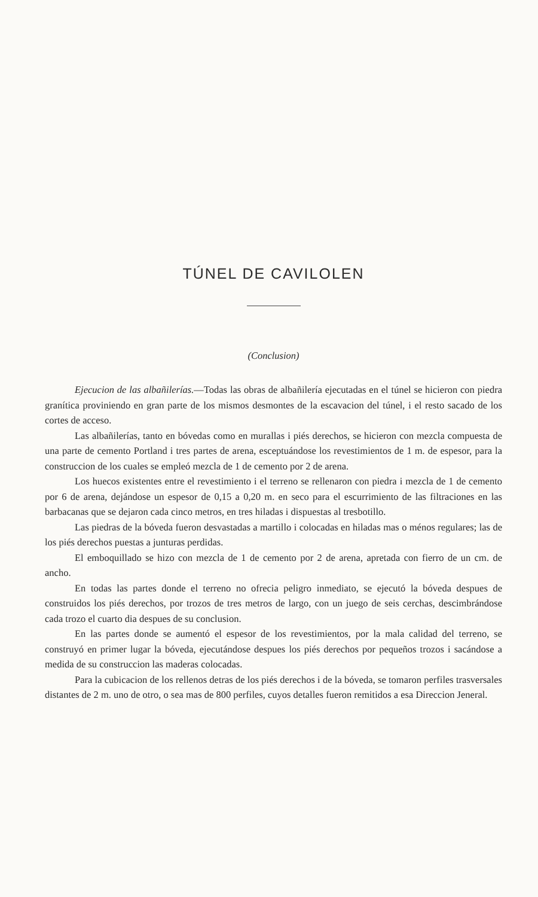TÚNEL DE CAVILOLEN
(Conclusion)
Ejecucion de las albañilerías.—Todas las obras de albañilería ejecutadas en el túnel se hicieron con piedra granítica proviniendo en gran parte de los mismos desmontes de la escavacion del túnel, i el resto sacado de los cortes de acceso.
Las albañilerías, tanto en bóvedas como en murallas i piés derechos, se hicieron con mezcla compuesta de una parte de cemento Portland i tres partes de arena, esceptuándose los revestimientos de 1 m. de espesor, para la construccion de los cuales se empleó mezcla de 1 de cemento por 2 de arena.
Los huecos existentes entre el revestimiento i el terreno se rellenaron con piedra i mezcla de 1 de cemento por 6 de arena, dejándose un espesor de 0,15 a 0,20 m. en seco para el escurrimiento de las filtraciones en las barbacanas que se dejaron cada cinco metros, en tres hiladas i dispuestas al tresbotillo.
Las piedras de la bóveda fueron desvastadas a martillo i colocadas en hiladas mas o ménos regulares; las de los piés derechos puestas a junturas perdidas.
El emboquillado se hizo con mezcla de 1 de cemento por 2 de arena, apretada con fierro de un cm. de ancho.
En todas las partes donde el terreno no ofrecia peligro inmediato, se ejecutó la bóveda despues de construidos los piés derechos, por trozos de tres metros de largo, con un juego de seis cerchas, descimbrándose cada trozo el cuarto dia despues de su conclusion.
En las partes donde se aumentó el espesor de los revestimientos, por la mala calidad del terreno, se construyó en primer lugar la bóveda, ejecutándose despues los piés derechos por pequeños trozos i sacándose a medida de su construccion las maderas colocadas.
Para la cubicacion de los rellenos detras de los piés derechos i de la bóveda, se tomaron perfiles trasversales distantes de 2 m. uno de otro, o sea mas de 800 perfiles, cuyos detalles fueron remitidos a esa Direccion Jeneral.